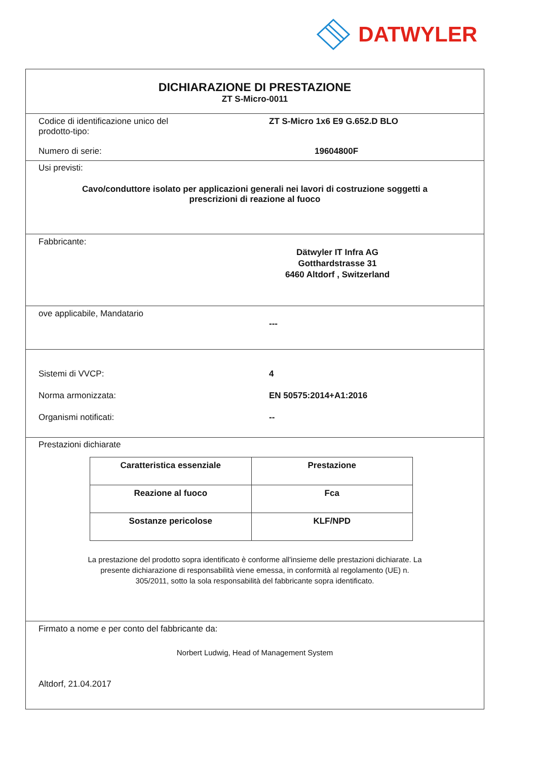DATWYLER
DICHIARAZIONE DI PRESTAZIONE
ZT S-Micro-0011
Codice di identificazione unico del
prodotto-tipo:
ZT S-Micro 1x6 E9 G.652.D BLO
Numero di serie: 19604800F
Usi previsti:
Cavo/conduttore isolato per applicazioni generali nei lavori di costruzione soggetti a
prescrizioni di reazione al fuoco
Fabbricante:
Dätwyler IT Infra AG
Gotthardstrasse 31
6460 Altdorf , Switzerland
ove applicabile, Mandatario
---
Sistemi di VVCP: 4
Norma armonizzata: EN 50575:2014+A1:2016
Organismi notificati: --
Prestazioni dichiarate
| Caratteristica essenziale | Prestazione |
| Reazione al fuoco | Fca |
| Sostanze pericolose | KLF/NPD |
La prestazione del prodotto sopra identificato è conforme all'insieme delle prestazioni dichiarate. La
presente dichiarazione di responsabilità viene emessa, in conformità al regolamento (UE) n.
305/2011, sotto la sola responsabilità del fabbricante sopra identificato.
Firmato a nome e per conto del fabbricante da:
Norbert Ludwig, Head of Management System
Altdorf, 21.04.2017